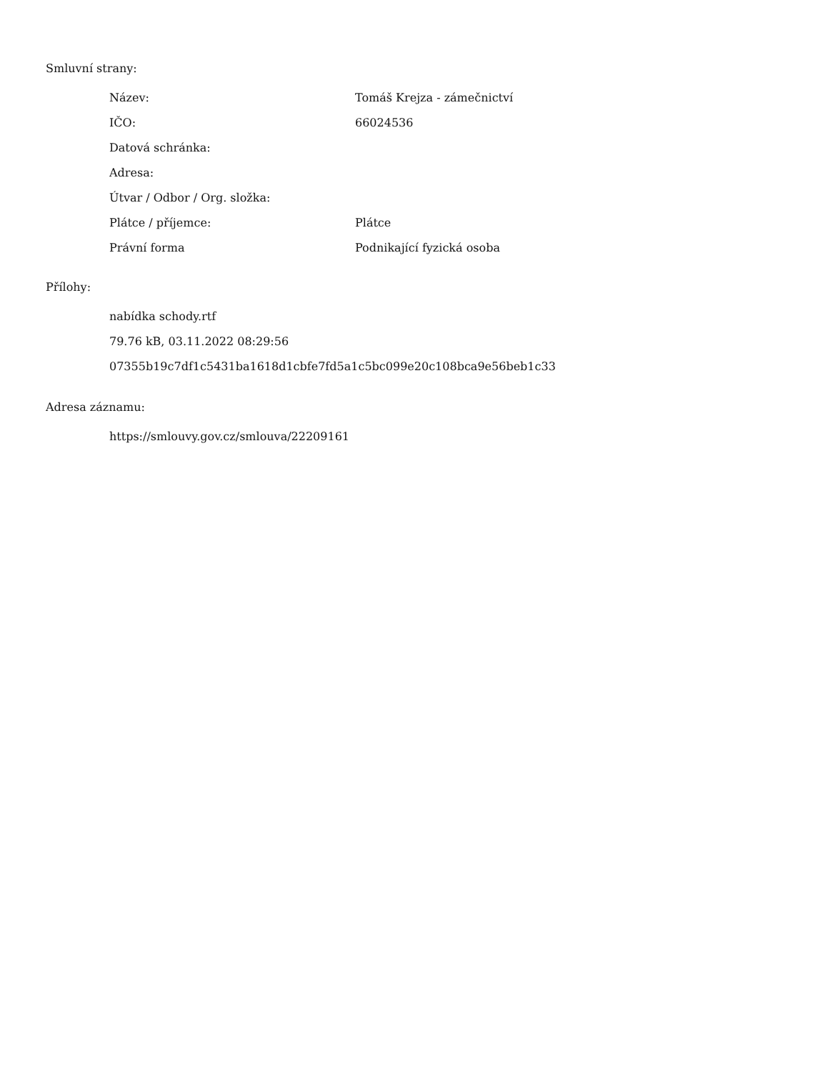Smluvní strany:
| Název: | Tomáš Krejza - zámečnictví |
| IČO: | 66024536 |
| Datová schránka: | |
| Adresa: | |
| Útvar / Odbor / Org. složka: | |
| Plátce / příjemce: | Plátce |
| Právní forma | Podnikající fyzická osoba |
Přílohy:
nabídka schody.rtf
79.76 kB, 03.11.2022 08:29:56
07355b19c7df1c5431ba1618d1cbfe7fd5a1c5bc099e20c108bca9e56beb1c33
Adresa záznamu:
https://smlouvy.gov.cz/smlouva/22209161